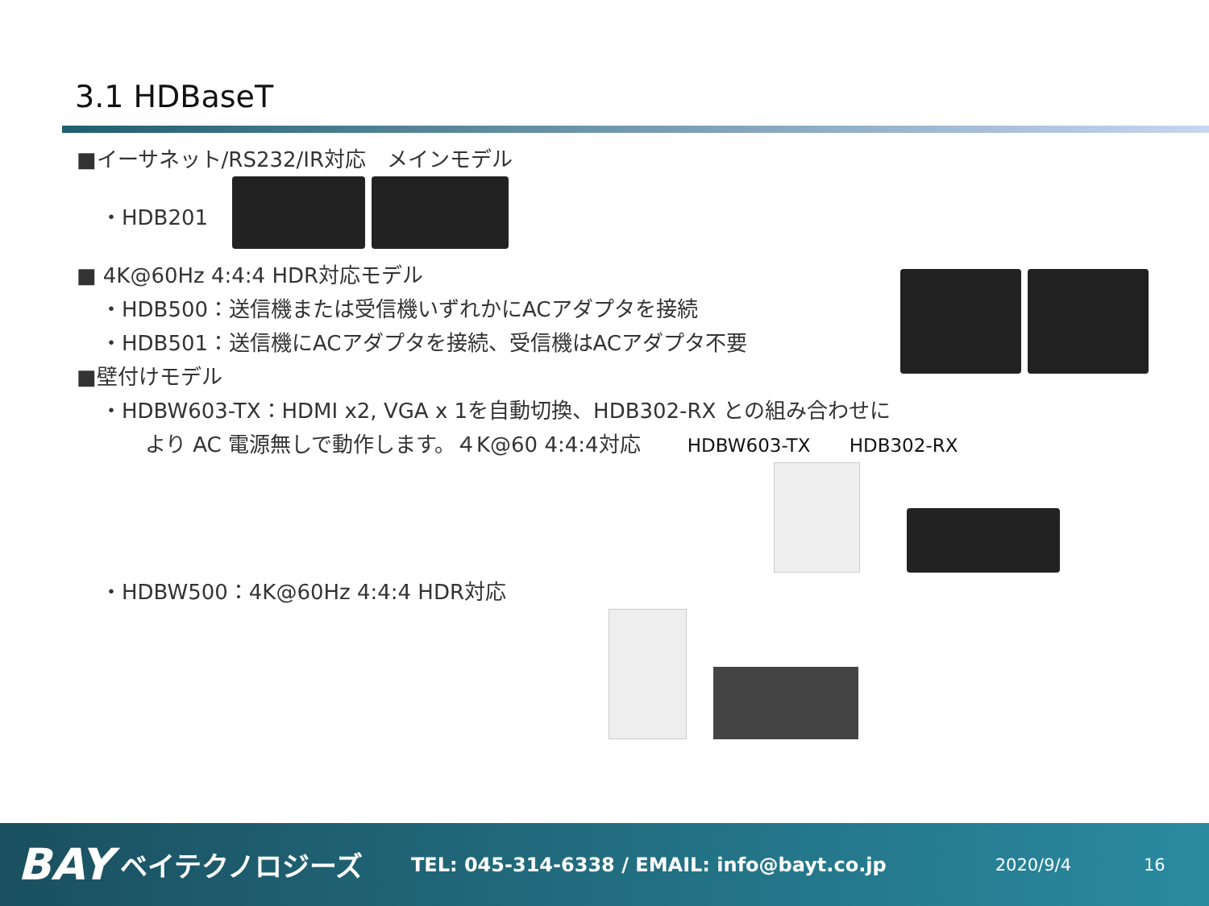3.1 HDBaseT
■イーサネット/RS232/IR対応　メインモデル
・HDB201
■ 4K@60Hz 4:4:4 HDR対応モデル
・HDB500：送信機または受信機いずれかにACアダプタを接続
・HDB501：送信機にACアダプタを接続、受信機はACアダプタ不要
■壁付けモデル
・HDBW603-TX：HDMI x2, VGA x 1を自動切換、HDB302-RX との組み合わせに
より AC 電源無しで動作します。４K@60 4:4:4対応 HDBW603-TX HDB302-RX
・HDBW500：4K@60Hz 4:4:4 HDR対応
BAY ベイテクノロジーズ TEL: 045-314-6338 / EMAIL: info@bayt.co.jp 2020/9/4 16